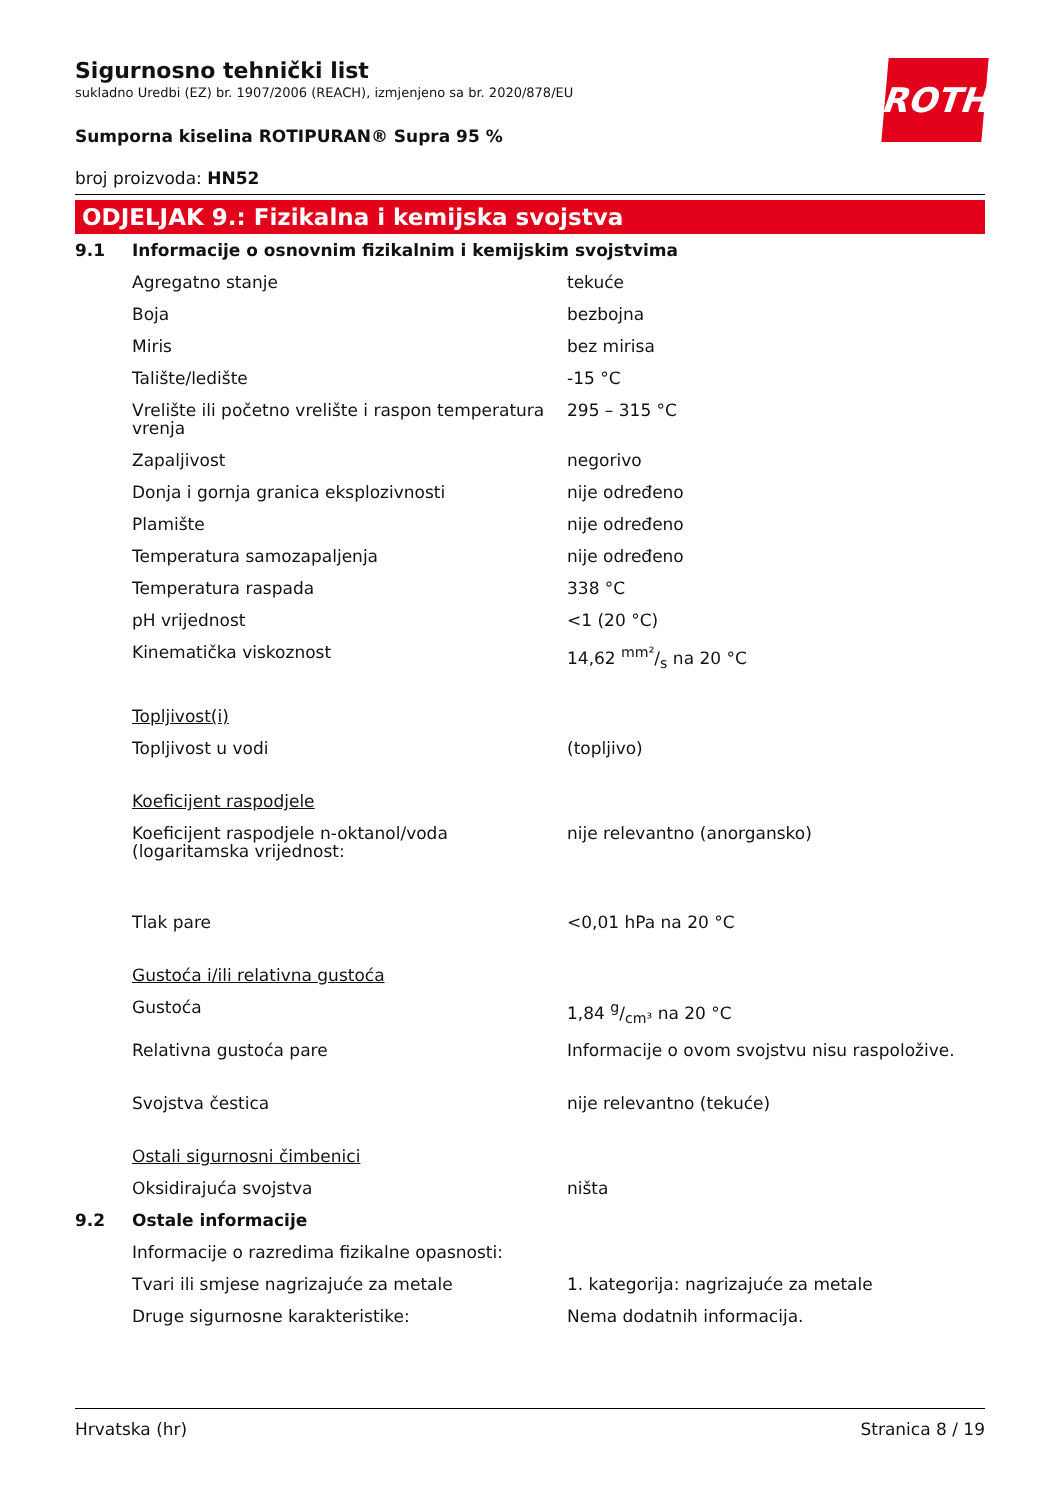Sigurnosno tehnički list
sukladno Uredbi (EZ) br. 1907/2006 (REACH), izmjenjeno sa br. 2020/878/EU
ROTH
Sumporna kiselina ROTIPURAN® Supra 95 %
broj proizvoda: HN52
ODJELJAK 9.: Fizikalna i kemijska svojstva
| 9.1 | Informacije o osnovnim fizikalnim i kemijskim svojstvima | |
| | Agregatno stanje | tekuće |
| | Boja | bezbojna |
| | Miris | bez mirisa |
| | Talište/ledište | -15 °C |
| | Vrelište ili početno vrelište i raspon temperatura vrenja | 295 – 315 °C |
| | Zapaljivost | negorivo |
| | Donja i gornja granica eksplozivnosti | nije određeno |
| | Plamište | nije određeno |
| | Temperatura samozapaljenja | nije određeno |
| | Temperatura raspada | 338 °C |
| | pH vrijednost | <1 (20 °C) |
| | Kinematička viskoznost | 14,62 mm²/s na 20 °C |
| | Topljivost(i) | |
| | Topljivost u vodi | (topljivo) |
| | Koeficijent raspodjele | |
| | Koeficijent raspodjele n-oktanol/voda (logaritamska vrijednost: | nije relevantno (anorgansko) |
| | Tlak pare | <0,01 hPa na 20 °C |
| | Gustoća i/ili relativna gustoća | |
| | Gustoća | 1,84 g/cm³ na 20 °C |
| | Relativna gustoća pare | Informacije o ovom svojstvu nisu raspoložive. |
| | Svojstva čestica | nije relevantno (tekuće) |
| | Ostali sigurnosni čimbenici | |
| | Oksidirajuća svojstva | ništa |
| 9.2 | Ostale informacije | |
| | Informacije o razredima fizikalne opasnosti: | |
| | Tvari ili smjese nagrizajuće za metale | 1. kategorija: nagrizajuće za metale |
| | Druge sigurnosne karakteristike: | Nema dodatnih informacija. |
Hrvatska (hr) Stranica 8 / 19